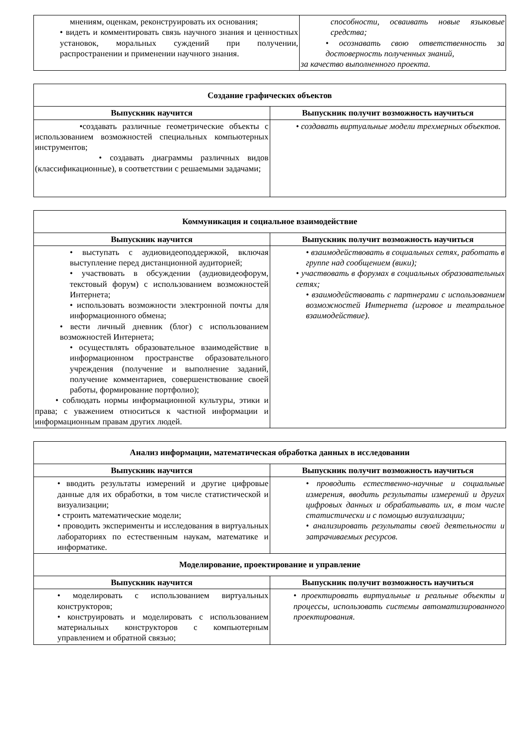| мнениям, оценкам, реконструировать их основания; • видеть и комментировать связь научного знания и ценностных установок, моральных суждений при получении, распространении и применении научного знания. | способности, осваивать новые языковые средства; • осознавать свою ответственность за достоверность полученных знаний, за качество выполненного проекта. |
| Создание графических объектов | |
| --- | --- |
| Выпускник научится | Выпускник получит возможность научиться |
| •создавать различные геометрические объекты с использованием возможностей специальных компьютерных инструментов; • создавать диаграммы различных видов (классификационные), в соответствии с решаемыми задачами; | • создавать виртуальные модели трехмерных объектов. |
| Коммуникация и социальное взаимодействие | |
| --- | --- |
| Выпускник научится | Выпускник получит возможность научиться |
| • выступать с аудиовидеоподдержкой, включая выступление перед дистанционной аудиторией; • участвовать в обсуждении (аудиовидеофорум, текстовый форум) с использованием возможностей Интернета; • использовать возможности электронной почты для информационного обмена; • вести личный дневник (блог) с использованием возможностей Интернета; • осуществлять образовательное взаимодействие в информационном пространстве образовательного учреждения (получение и выполнение заданий, получение комментариев, совершенствование своей работы, формирование портфолио); • соблюдать нормы информационной культуры, этики и права; с уважением относиться к частной информации и информационным правам других людей. | • взаимодействовать в социальных сетях, работать в группе над сообщением (вики); • участвовать в форумах в социальных образовательных сетях; • взаимодействовать с партнерами с использованием возможностей Интернета (игровое и театральное взаимодействие). |
| Анализ информации, математическая обработка данных в исследовании | |
| --- | --- |
| Выпускник научится | Выпускник получит возможность научиться |
| • вводить результаты измерений и другие цифровые данные для их обработки, в том числе статистической и визуализации; • строить математические модели; • проводить эксперименты и исследования в виртуальных лабораториях по естественным наукам, математике и информатике. | • проводить естественно-научные и социальные измерения, вводить результаты измерений и других цифровых данных и обрабатывать их, в том числе статистически и с помощью визуализации; • анализировать результаты своей деятельности и затрачиваемых ресурсов. |
| Моделирование, проектирование и управление | |
| Выпускник научится | Выпускник получит возможность научиться |
| • моделировать с использованием виртуальных конструкторов; • конструировать и моделировать с использованием материальных конструкторов с компьютерным управлением и обратной связью; | • проектировать виртуальные и реальные объекты и процессы, использовать системы автоматизированного проектирования. |